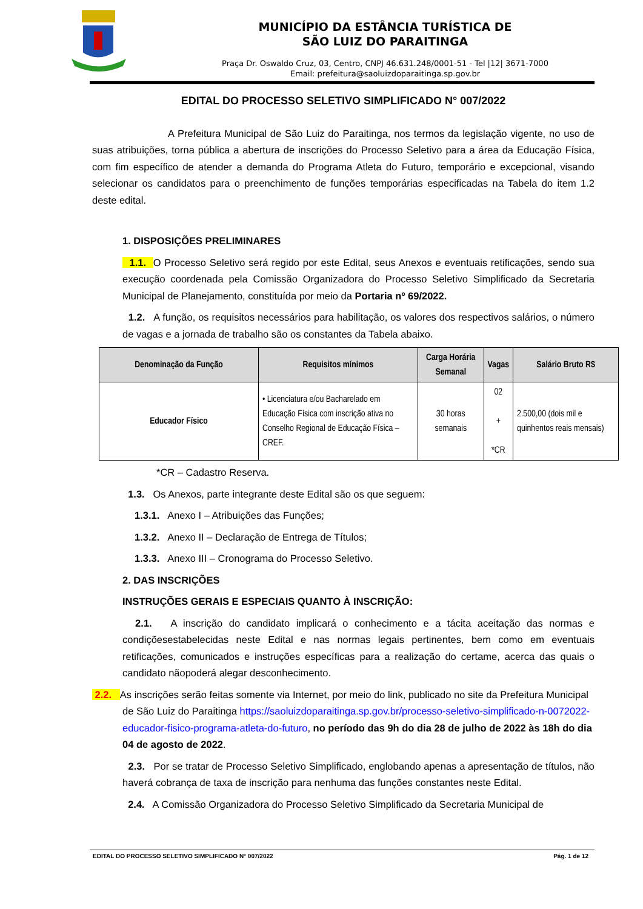MUNICÍPIO DA ESTÂNCIA TURÍSTICA DE
SÃO LUIZ DO PARAITINGA
Praça Dr. Oswaldo Cruz, 03, Centro, CNPJ 46.631.248/0001-51 - Tel |12| 3671-7000
Email: prefeitura@saoluizdoparaitinga.sp.gov.br
EDITAL DO PROCESSO SELETIVO SIMPLIFICADO N° 007/2022
A Prefeitura Municipal de São Luiz do Paraitinga, nos termos da legislação vigente, no uso de suas atribuições, torna pública a abertura de inscrições do Processo Seletivo para a área da Educação Física, com fim específico de atender a demanda do Programa Atleta do Futuro, temporário e excepcional, visando selecionar os candidatos para o preenchimento de funções temporárias especificadas na Tabela do item 1.2 deste edital.
1. DISPOSIÇÕES PRELIMINARES
1.1. O Processo Seletivo será regido por este Edital, seus Anexos e eventuais retificações, sendo sua execução coordenada pela Comissão Organizadora do Processo Seletivo Simplificado da Secretaria Municipal de Planejamento, constituída por meio da Portaria nº 69/2022.
1.2. A função, os requisitos necessários para habilitação, os valores dos respectivos salários, o número de vagas e a jornada de trabalho são os constantes da Tabela abaixo.
| Denominação da Função | Requisitos mínimos | Carga Horária Semanal | Vagas | Salário Bruto R$ |
| --- | --- | --- | --- | --- |
| Educador Físico | • Licenciatura e/ou Bacharelado em Educação Física com inscrição ativa no Conselho Regional de Educação Física – CREF. | 30 horas semanais | 02 + *CR | 2.500,00 (dois mil e quinhentos reais mensais) |
*CR – Cadastro Reserva.
1.3. Os Anexos, parte integrante deste Edital são os que seguem:
1.3.1. Anexo I – Atribuições das Funções;
1.3.2. Anexo II – Declaração de Entrega de Títulos;
1.3.3. Anexo III – Cronograma do Processo Seletivo.
2. DAS INSCRIÇÕES
INSTRUÇÕES GERAIS E ESPECIAIS QUANTO À INSCRIÇÃO:
2.1. A inscrição do candidato implicará o conhecimento e a tácita aceitação das normas e condiçõesestabelecidas neste Edital e nas normas legais pertinentes, bem como em eventuais retificações, comunicados e instruções específicas para a realização do certame, acerca das quais o candidato nãopoderá alegar desconhecimento.
2.2. As inscrições serão feitas somente via Internet, por meio do link, publicado no site da Prefeitura Municipal de São Luiz do Paraitinga https://saoluizdoparaitinga.sp.gov.br/processo-seletivo-simplificado-n-0072022-educador-fisico-programa-atleta-do-futuro, no período das 9h do dia 28 de julho de 2022 às 18h do dia 04 de agosto de 2022.
2.3. Por se tratar de Processo Seletivo Simplificado, englobando apenas a apresentação de títulos, não haverá cobrança de taxa de inscrição para nenhuma das funções constantes neste Edital.
2.4. A Comissão Organizadora do Processo Seletivo Simplificado da Secretaria Municipal de
EDITAL DO PROCESSO SELETIVO SIMPLIFICADO N° 007/2022 Pág. 1 de 12